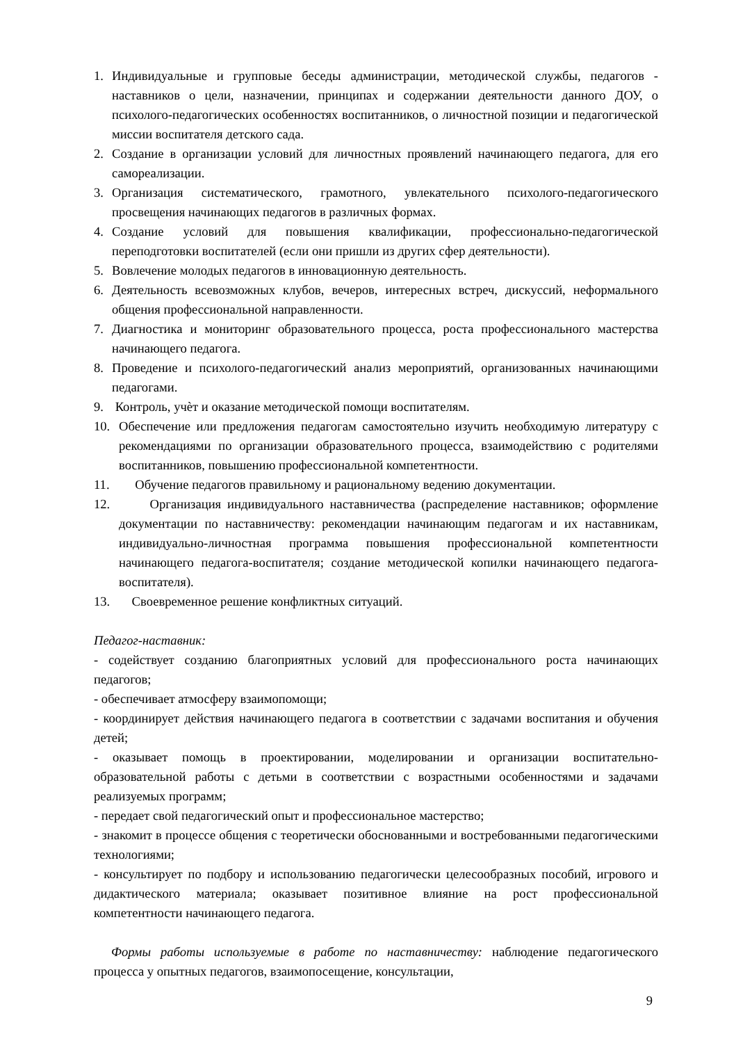1. Индивидуальные и групповые беседы администрации, методической службы, педагогов - наставников о цели, назначении, принципах и содержании деятельности данного ДОУ, о психолого-педагогических особенностях воспитанников, о личностной позиции и педагогической миссии воспитателя детского сада.
2. Создание в организации условий для личностных проявлений начинающего педагога, для его самореализации.
3. Организация систематического, грамотного, увлекательного психолого-педагогического просвещения начинающих педагогов в различных формах.
4. Создание условий для повышения квалификации, профессионально-педагогической переподготовки воспитателей (если они пришли из других сфер деятельности).
5. Вовлечение молодых педагогов в инновационную деятельность.
6. Деятельность всевозможных клубов, вечеров, интересных встреч, дискуссий, неформального общения профессиональной направленности.
7. Диагностика и мониторинг образовательного процесса, роста профессионального мастерства начинающего педагога.
8. Проведение и психолого-педагогический анализ мероприятий, организованных начинающими педагогами.
9. Контроль, учѐт и оказание методической помощи воспитателям.
10. Обеспечение или предложения педагогам самостоятельно изучить необходимую литературу с рекомендациями по организации образовательного процесса, взаимодействию с родителями воспитанников, повышению профессиональной компетентности.
11. Обучение педагогов правильному и рациональному ведению документации.
12. Организация индивидуального наставничества (распределение наставников; оформление документации по наставничеству: рекомендации начинающим педагогам и их наставникам, индивидуально-личностная программа повышения профессиональной компетентности начинающего педагога-воспитателя; создание методической копилки начинающего педагога-воспитателя).
13. Своевременное решение конфликтных ситуаций.
Педагог-наставник:
- содействует созданию благоприятных условий для профессионального роста начинающих педагогов;
- обеспечивает атмосферу взаимопомощи;
- координирует действия начинающего педагога в соответствии с задачами воспитания и обучения детей;
- оказывает помощь в проектировании, моделировании и организации воспитательно-образовательной работы с детьми в соответствии с возрастными особенностями и задачами реализуемых программ;
- передает свой педагогический опыт и профессиональное мастерство;
- знакомит в процессе общения с теоретически обоснованными и востребованными педагогическими технологиями;
- консультирует по подбору и использованию педагогически целесообразных пособий, игрового и дидактического материала; оказывает позитивное влияние на рост профессиональной компетентности начинающего педагога.
Формы работы используемые в работе по наставничеству: наблюдение педагогического процесса у опытных педагогов, взаимопосещение, консультации,
9